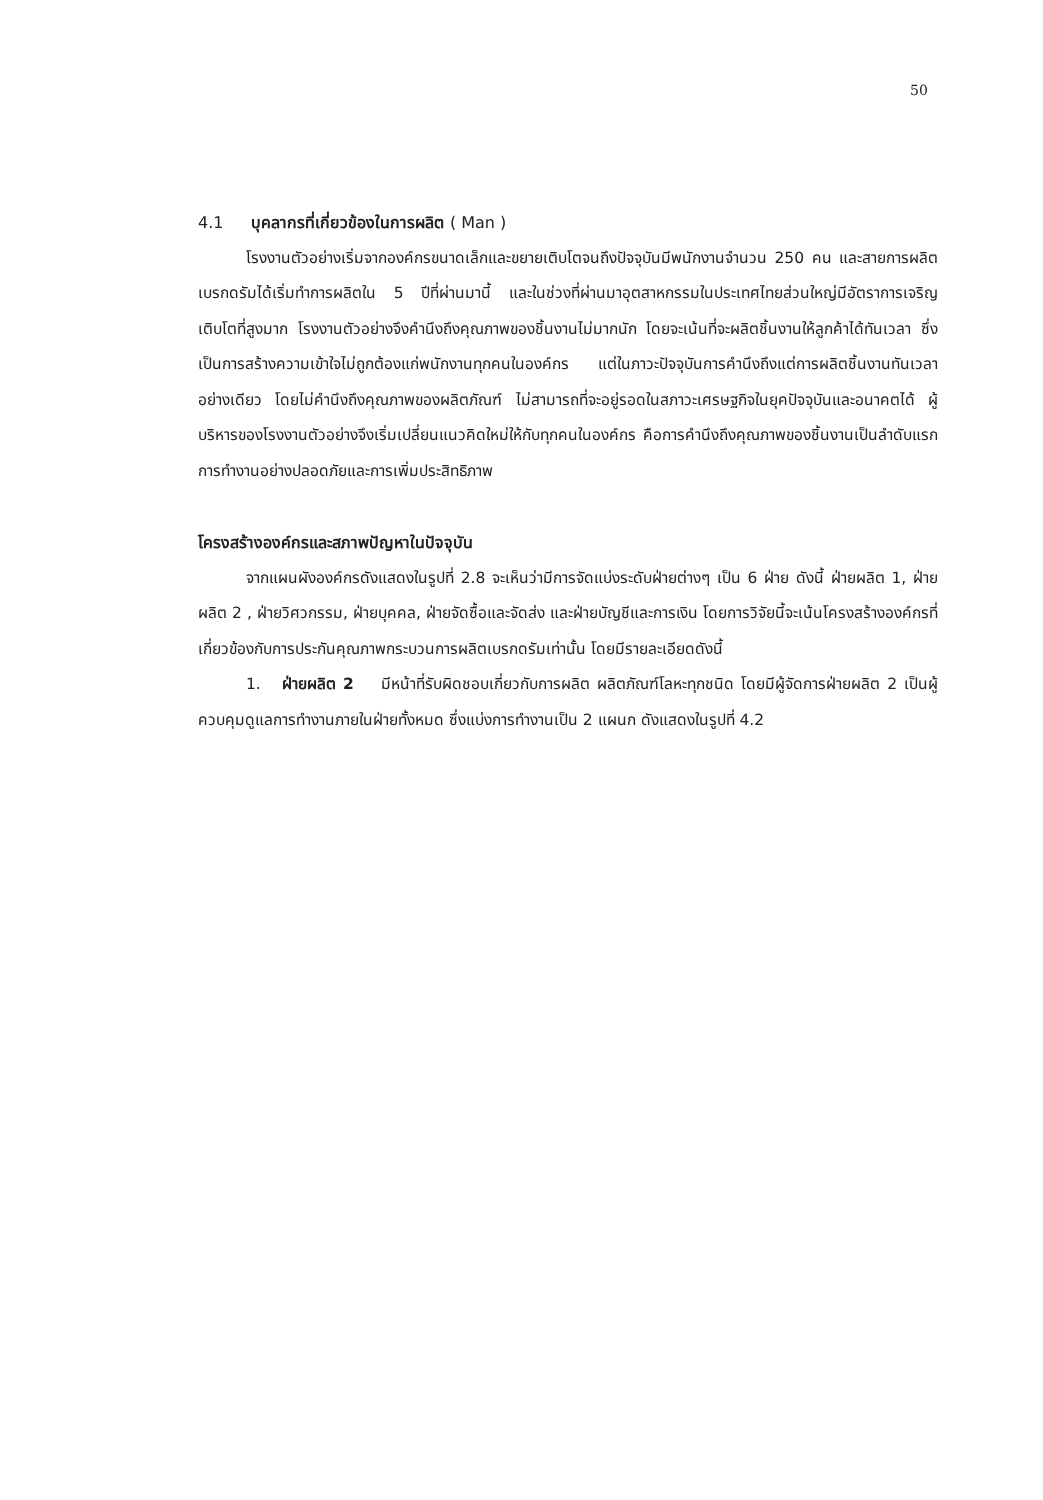50
4.1 บุคลากรที่เกี่ยวข้องในการผลิต ( Man )
โรงงานตัวอย่างเริ่มจากองค์กรขนาดเล็กและขยายเติบโตจนถึงปัจจุบันมีพนักงานจำนวน 250 คน และสายการผลิตเบรกดรัมได้เริ่มทำการผลิตใน 5 ปีที่ผ่านมานี้ และในช่วงที่ผ่านมาอุตสาหกรรมในประเทศไทยส่วนใหญ่มีอัตราการเจริญเติบโตที่สูงมาก โรงงานตัวอย่างจึงคำนึงถึงคุณภาพของชิ้นงานไม่มากนัก โดยจะเน้นที่จะผลิตชิ้นงานให้ลูกค้าได้ทันเวลา ซึ่งเป็นการสร้างความเข้าใจไม่ถูกต้องแก่พนักงานทุกคนในองค์กร แต่ในภาวะปัจจุบันการคำนึงถึงแต่การผลิตชิ้นงานทันเวลาอย่างเดียว โดยไม่คำนึงถึงคุณภาพของผลิตภัณฑ์ ไม่สามารถที่จะอยู่รอดในสภาวะเศรษฐกิจในยุคปัจจุบันและอนาคตได้ ผู้บริหารของโรงงานตัวอย่างจึงเริ่มเปลี่ยนแนวคิดใหม่ให้กับทุกคนในองค์กร คือการคำนึงถึงคุณภาพของชิ้นงานเป็นลำดับแรก การทำงานอย่างปลอดภัยและการเพิ่มประสิทธิภาพ
โครงสร้างองค์กรและสภาพปัญหาในปัจจุบัน
จากแผนผังองค์กรดังแสดงในรูปที่ 2.8 จะเห็นว่ามีการจัดแบ่งระดับฝ่ายต่างๆ เป็น 6 ฝ่าย ดังนี้ ฝ่ายผลิต 1, ฝ่ายผลิต 2 , ฝ่ายวิศวกรรม, ฝ่ายบุคคล, ฝ่ายจัดซื้อและจัดส่ง และฝ่ายบัญชีและการเงิน โดยการวิจัยนี้จะเน้นโครงสร้างองค์กรที่เกี่ยวข้องกับการประกันคุณภาพกระบวนการผลิตเบรกดรัมเท่านั้น โดยมีรายละเอียดดังนี้
1. ฝ่ายผลิต 2 มีหน้าที่รับผิดชอบเกี่ยวกับการผลิต ผลิตภัณฑ์โลหะทุกชนิด โดยมีผู้จัดการฝ่ายผลิต 2 เป็นผู้ควบคุมดูแลการทำงานภายในฝ่ายทั้งหมด ซึ่งแบ่งการทำงานเป็น 2 แผนก ดังแสดงในรูปที่ 4.2